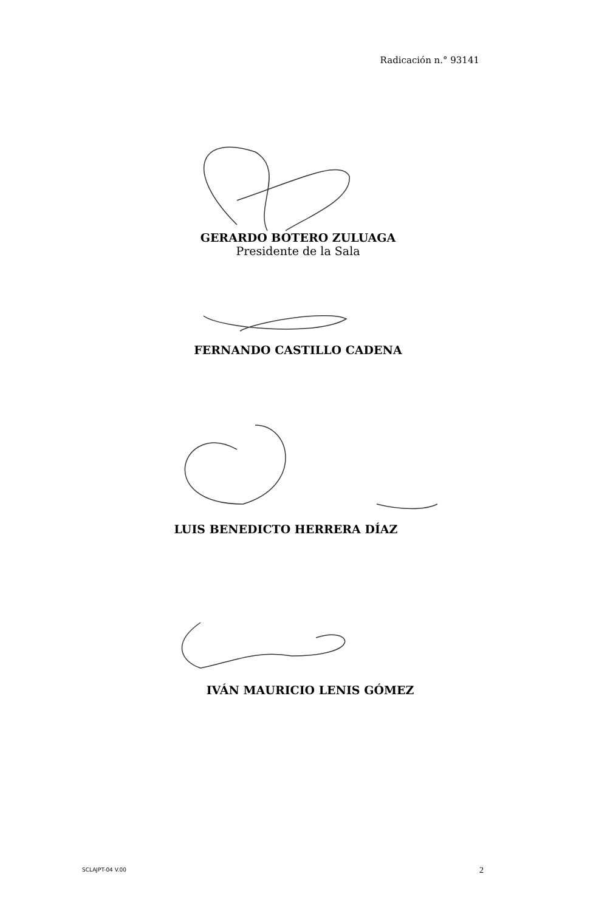Radicación n.° 93141
GERARDO BOTERO ZULUAGA
Presidente de la Sala
FERNANDO CASTILLO CADENA
LUIS BENEDICTO HERRERA DÍAZ
IVÁN MAURICIO LENIS GÓMEZ
SCLAJPT-04 V.00 2